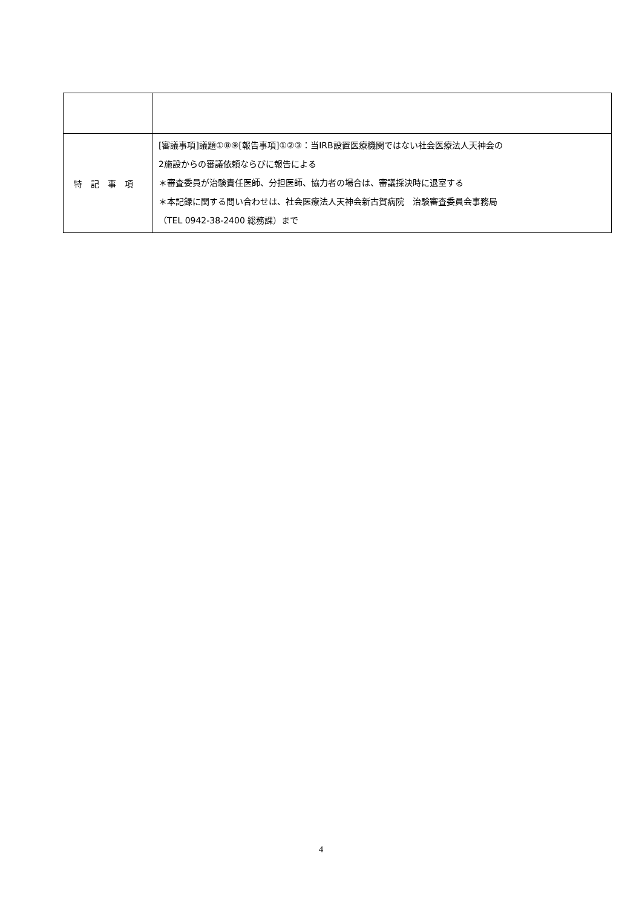| 特記事項 | [審議事項]議題①⑧⑨[報告事項]①②③：当IRB設置医療機関ではない社会医療法人天神会の 2施設からの審議依頼ならびに報告による ＊審査委員が治験責任医師、分担医師、協力者の場合は、審議採決時に退室する ＊本記録に関する問い合わせは、社会医療法人天神会新古賀病院 治験審査委員会事務局 （TEL 0942-38-2400 総務課）まで |
4